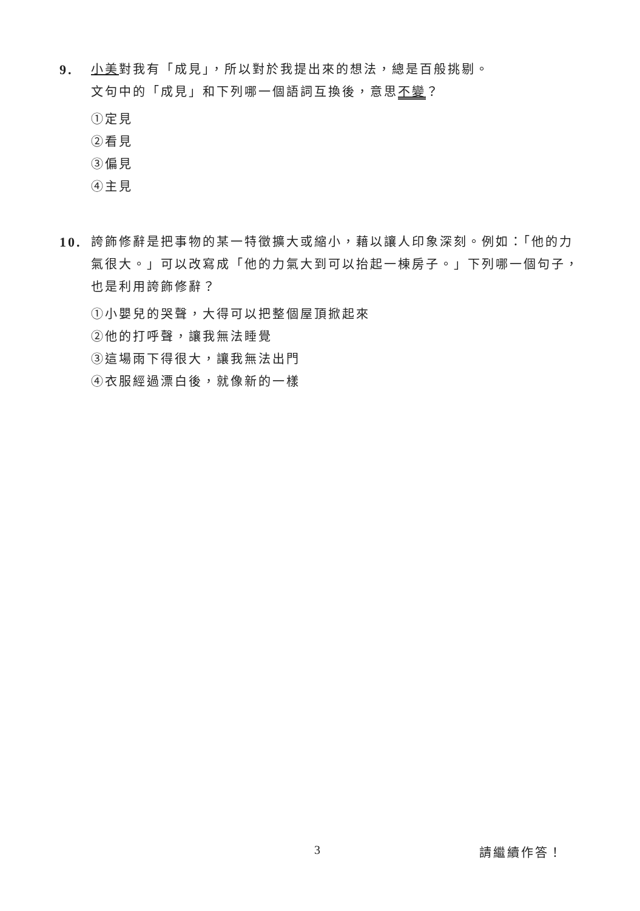9.
小美對我有「成見」，所以對於我提出來的想法，總是百般挑剔。
文句中的「成見」和下列哪一個語詞互換後，意思不變？
①定見
②看見
③偏見
④主見
10.
誇飾修辭是把事物的某一特徵擴大或縮小，藉以讓人印象深刻。例如：「他的力氣很大。」可以改寫成「他的力氣大到可以抬起一棟房子。」下列哪一個句子，也是利用誇飾修辭？
①小嬰兒的哭聲，大得可以把整個屋頂掀起來
②他的打呼聲，讓我無法睡覺
③這場雨下得很大，讓我無法出門
④衣服經過漂白後，就像新的一樣
3 請繼續作答！